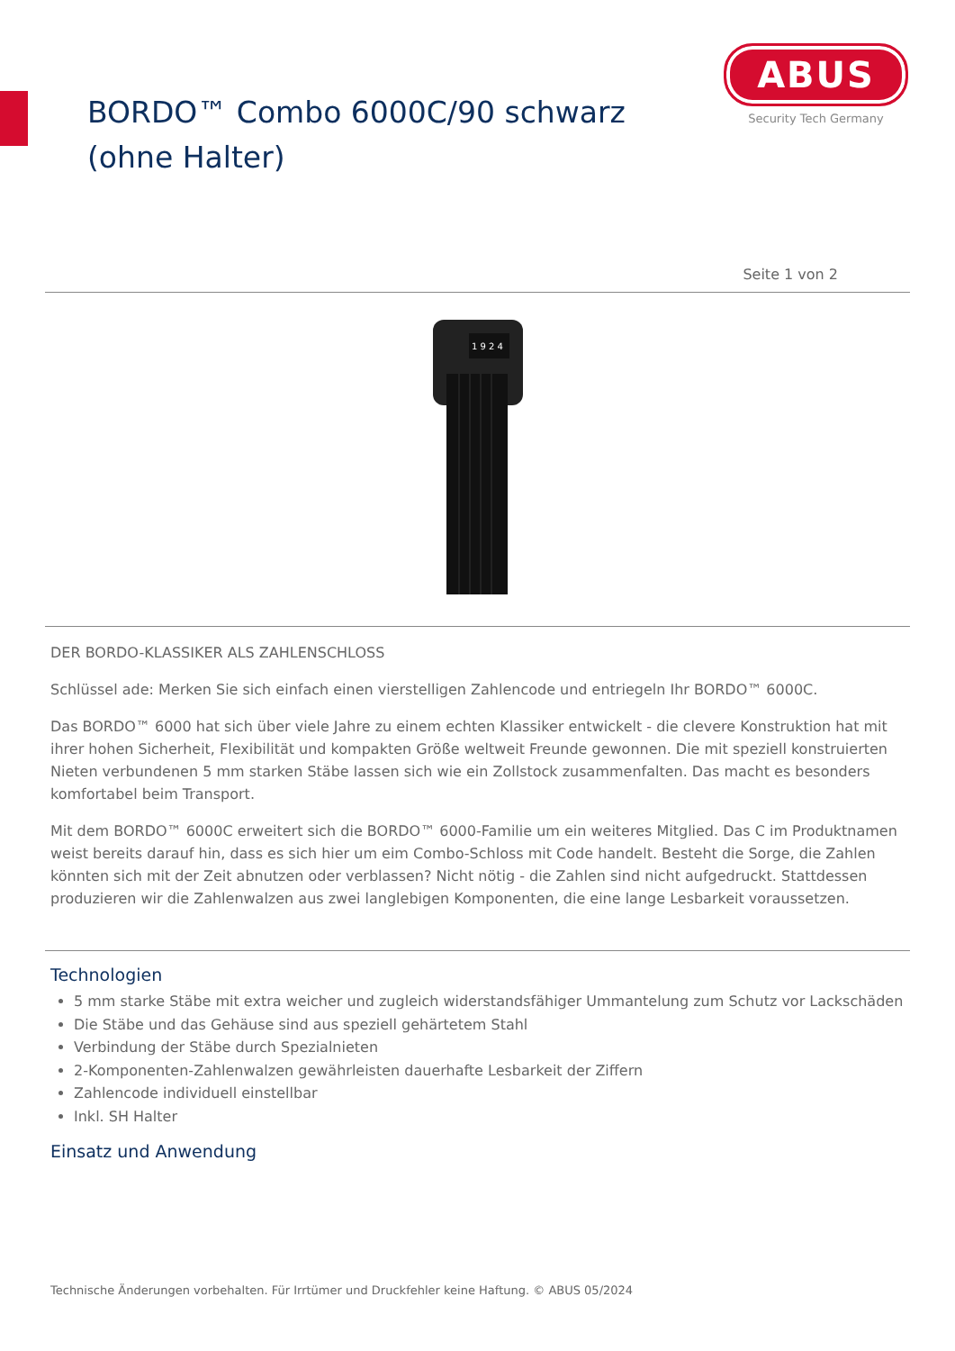BORDO™ Combo 6000C/90 schwarz (ohne Halter)
ABUS
Security Tech Germany
Seite 1 von 2
1 9 2 4
DER BORDO-KLASSIKER ALS ZAHLENSCHLOSS
Schlüssel ade: Merken Sie sich einfach einen vierstelligen Zahlencode und entriegeln Ihr BORDO™ 6000C.
Das BORDO™ 6000 hat sich über viele Jahre zu einem echten Klassiker entwickelt - die clevere Konstruktion hat mit ihrer hohen Sicherheit, Flexibilität und kompakten Größe weltweit Freunde gewonnen. Die mit speziell konstruierten Nieten verbundenen 5 mm starken Stäbe lassen sich wie ein Zollstock zusammenfalten. Das macht es besonders komfortabel beim Transport.
Mit dem BORDO™ 6000C erweitert sich die BORDO™ 6000-Familie um ein weiteres Mitglied. Das C im Produktnamen weist bereits darauf hin, dass es sich hier um eim Combo-Schloss mit Code handelt. Besteht die Sorge, die Zahlen könnten sich mit der Zeit abnutzen oder verblassen? Nicht nötig - die Zahlen sind nicht aufgedruckt. Stattdessen produzieren wir die Zahlenwalzen aus zwei langlebigen Komponenten, die eine lange Lesbarkeit voraussetzen.
Technologien
5 mm starke Stäbe mit extra weicher und zugleich widerstandsfähiger Ummantelung zum Schutz vor Lackschäden
Die Stäbe und das Gehäuse sind aus speziell gehärtetem Stahl
Verbindung der Stäbe durch Spezialnieten
2-Komponenten-Zahlenwalzen gewährleisten dauerhafte Lesbarkeit der Ziffern
Zahlencode individuell einstellbar
Inkl. SH Halter
Einsatz und Anwendung
Technische Änderungen vorbehalten. Für Irrtümer und Druckfehler keine Haftung. © ABUS 05/2024